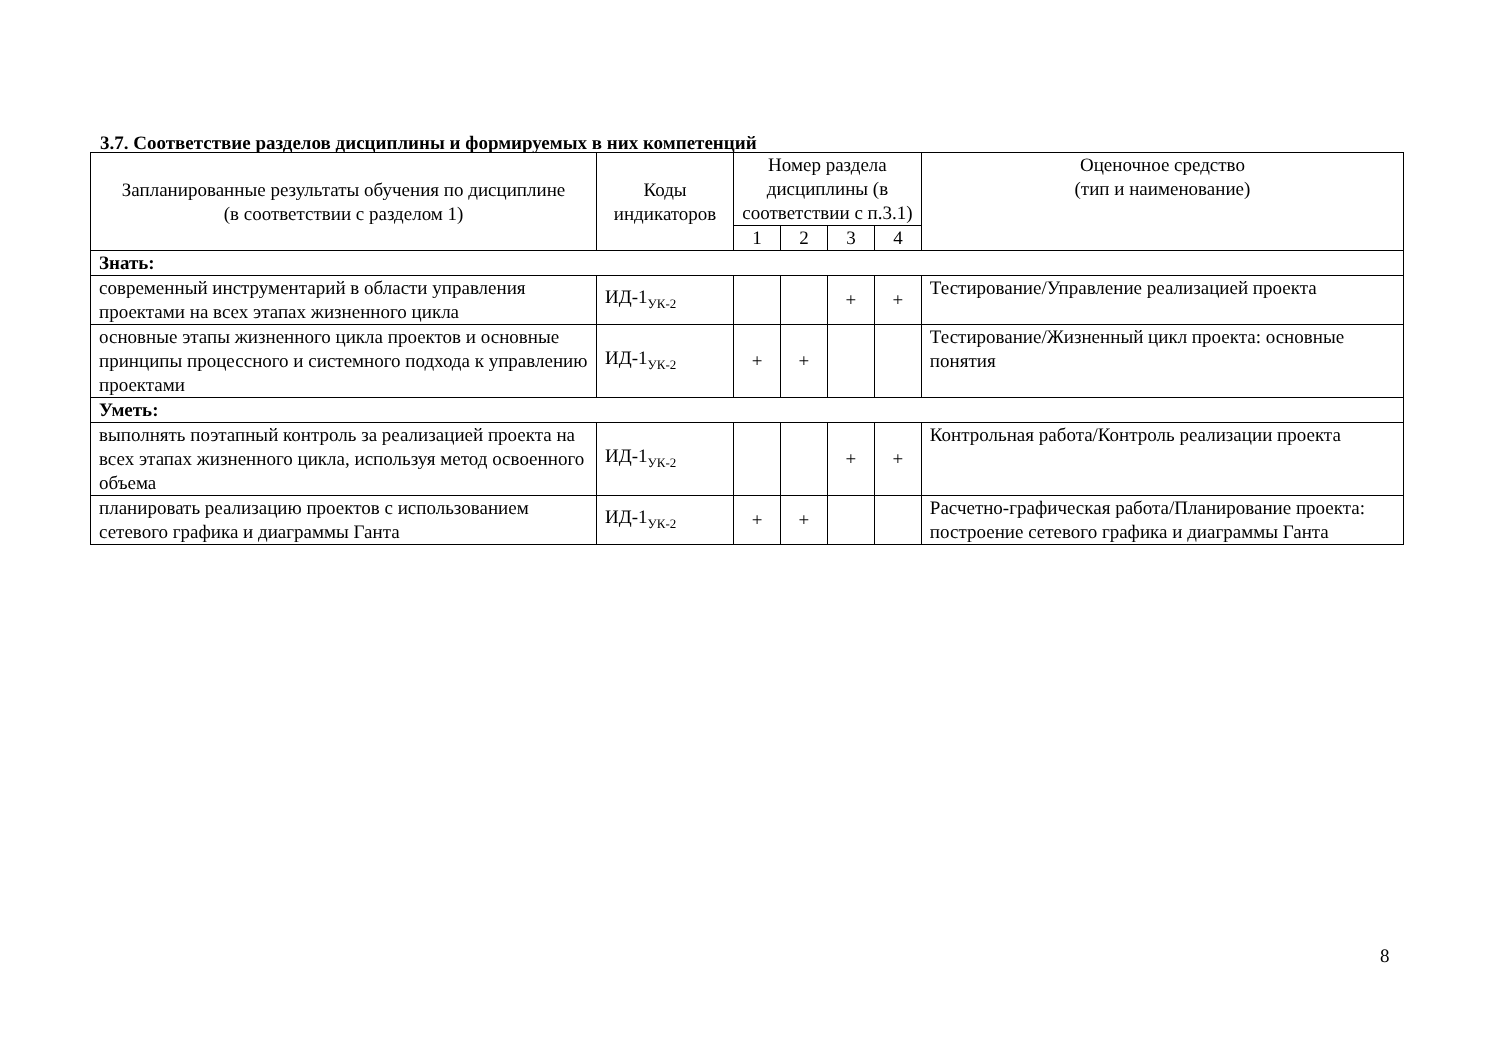3.7. Соответствие разделов дисциплины и формируемых в них компетенций
| Запланированные результаты обучения по дисциплине (в соответствии с разделом 1) | Коды индикаторов | Номер раздела дисциплины (в соответствии с п.3.1) | | | | Оценочное средство (тип и наименование) |
| --- | --- | --- | --- | --- | --- | --- |
| | | 1 | 2 | 3 | 4 | |
| Знать: | | | | | | |
| современный инструментарий в области управления проектами на всех этапах жизненного цикла | ИД-1<sub>УК-2</sub> | | | + | + | Тестирование/Управление реализацией проекта |
| основные этапы жизненного цикла проектов и основные принципы процессного и системного подхода к управлению проектами | ИД-1<sub>УК-2</sub> | + | + | | | Тестирование/Жизненный цикл проекта: основные понятия |
| Уметь: | | | | | | |
| выполнять поэтапный контроль за реализацией проекта на всех этапах жизненного цикла, используя метод освоенного объема | ИД-1<sub>УК-2</sub> | | | + | + | Контрольная работа/Контроль реализации проекта |
| планировать реализацию проектов с использованием сетевого графика и диаграммы Ганта | ИД-1<sub>УК-2</sub> | + | + | | | Расчетно-графическая работа/Планирование проекта: построение сетевого графика и диаграммы Ганта |
8